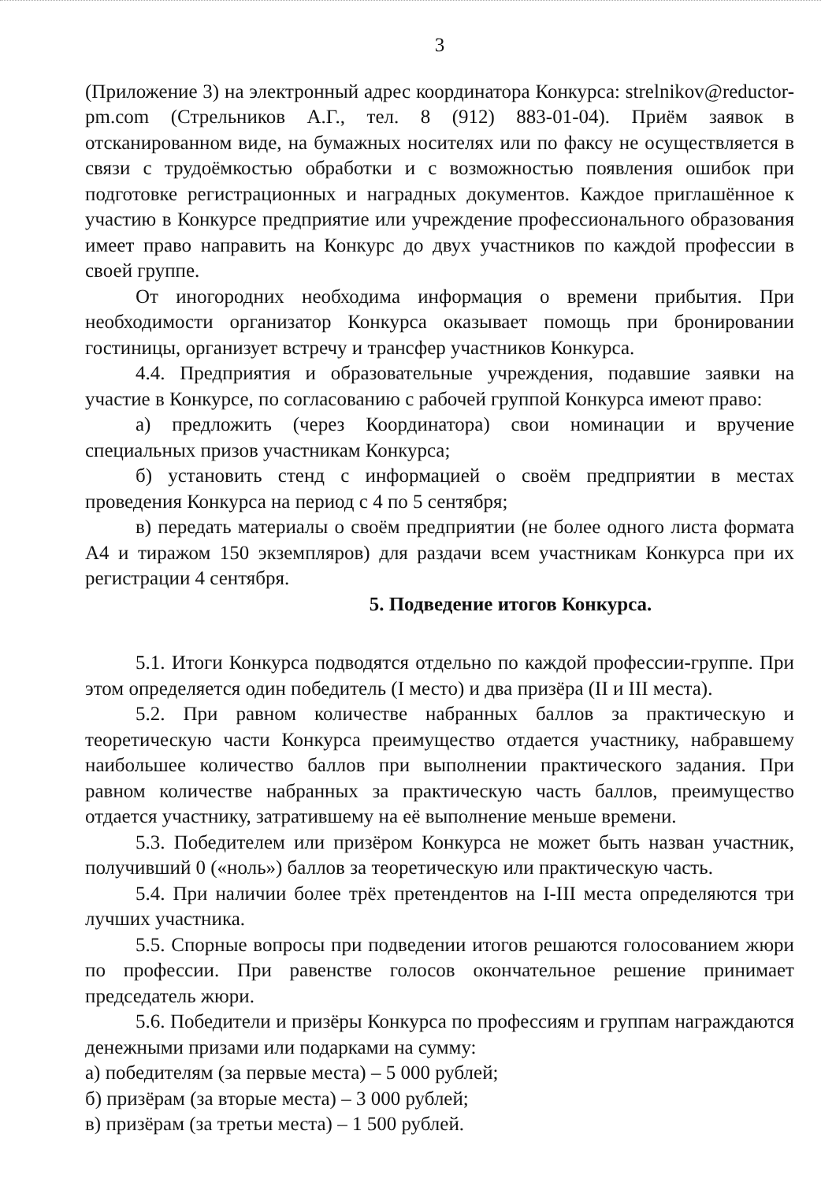3
(Приложение 3) на электронный адрес координатора Конкурса: strelnikov@reductor-pm.com (Стрельников А.Г., тел. 8 (912) 883-01-04). Приём заявок в отсканированном виде, на бумажных носителях или по факсу не осуществляется в связи с трудоёмкостью обработки и с возможностью появления ошибок при подготовке регистрационных и наградных документов. Каждое приглашённое к участию в Конкурсе предприятие или учреждение профессионального образования имеет право направить на Конкурс до двух участников по каждой профессии в своей группе.
От иногородних необходима информация о времени прибытия. При необходимости организатор Конкурса оказывает помощь при бронировании гостиницы, организует встречу и трансфер участников Конкурса.
4.4. Предприятия и образовательные учреждения, подавшие заявки на участие в Конкурсе, по согласованию с рабочей группой Конкурса имеют право:
а) предложить (через Координатора) свои номинации и вручение специальных призов участникам Конкурса;
б) установить стенд с информацией о своём предприятии в местах проведения Конкурса на период с 4 по 5 сентября;
в) передать материалы о своём предприятии (не более одного листа формата А4 и тиражом 150 экземпляров) для раздачи всем участникам Конкурса при их регистрации 4 сентября.
5. Подведение итогов Конкурса.
5.1. Итоги Конкурса подводятся отдельно по каждой профессии-группе. При этом определяется один победитель (I место) и два призёра (II и III места).
5.2. При равном количестве набранных баллов за практическую и теоретическую части Конкурса преимущество отдается участнику, набравшему наибольшее количество баллов при выполнении практического задания. При равном количестве набранных за практическую часть баллов, преимущество отдается участнику, затратившему на её выполнение меньше времени.
5.3. Победителем или призёром Конкурса не может быть назван участник, получивший 0 («ноль») баллов за теоретическую или практическую часть.
5.4. При наличии более трёх претендентов на I-III места определяются три лучших участника.
5.5. Спорные вопросы при подведении итогов решаются голосованием жюри по профессии. При равенстве голосов окончательное решение принимает председатель жюри.
5.6. Победители и призёры Конкурса по профессиям и группам награждаются денежными призами или подарками на сумму:
а) победителям (за первые места) – 5 000 рублей;
б) призёрам (за вторые места) – 3 000 рублей;
в) призёрам (за третьи места) – 1 500 рублей.